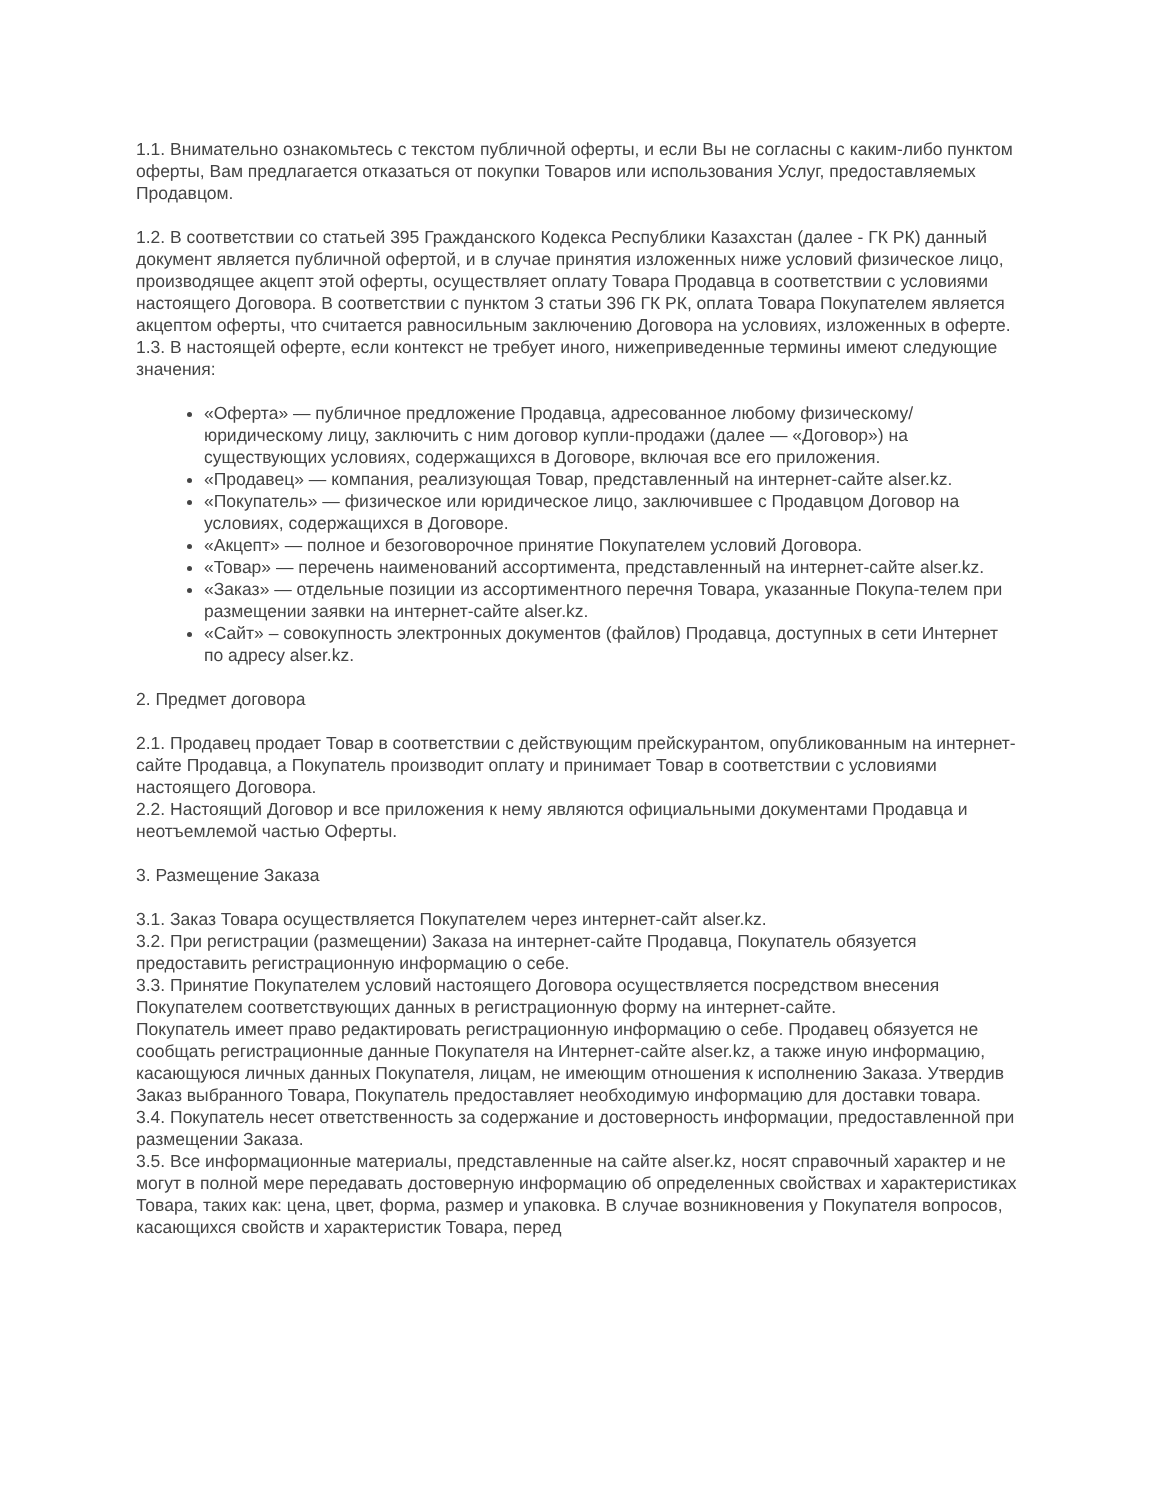1.1. Внимательно ознакомьтесь с текстом публичной оферты, и если Вы не согласны с каким-либо пунктом оферты, Вам предлагается отказаться от покупки Товаров или использования Услуг, предоставляемых Продавцом.
1.2. В соответствии со статьей 395 Гражданского Кодекса Республики Казахстан (далее - ГК РК) данный документ является публичной офертой, и в случае принятия изложенных ниже условий физическое лицо, производящее акцепт этой оферты, осуществляет оплату Товара Продавца в соответствии с условиями настоящего Договора. В соответствии с пунктом 3 статьи 396 ГК РК, оплата Товара Покупателем является акцептом оферты, что считается равносильным заключению Договора на условиях, изложенных в оферте.
1.3. В настоящей оферте, если контекст не требует иного, нижеприведенные термины имеют следующие значения:
«Оферта» — публичное предложение Продавца, адресованное любому физическому/юридическому лицу, заключить с ним договор купли-продажи (далее — «Договор») на существующих условиях, содержащихся в Договоре, включая все его приложения.
«Продавец» — компания, реализующая Товар, представленный на интернет-сайте alser.kz.
«Покупатель» — физическое или юридическое лицо, заключившее с Продавцом Договор на условиях, содержащихся в Договоре.
«Акцепт» — полное и безоговорочное принятие Покупателем условий Договора.
«Товар» — перечень наименований ассортимента, представленный на интернет-сайте alser.kz.
«Заказ» — отдельные позиции из ассортиментного перечня Товара, указанные Покупа-телем при размещении заявки на интернет-сайте alser.kz.
«Сайт» – совокупность электронных документов (файлов) Продавца, доступных в сети Интернет по адресу alser.kz.
2. Предмет договора
2.1. Продавец продает Товар в соответствии с действующим прейскурантом, опубликованным на интернет-сайте Продавца, а Покупатель производит оплату и принимает Товар в соответствии с условиями настоящего Договора.
2.2. Настоящий Договор и все приложения к нему являются официальными документами Продавца и неотъемлемой частью Оферты.
3. Размещение Заказа
3.1. Заказ Товара осуществляется Покупателем через интернет-сайт alser.kz.
3.2. При регистрации (размещении) Заказа на интернет-сайте Продавца, Покупатель обязуется предоставить регистрационную информацию о себе.
3.3. Принятие Покупателем условий настоящего Договора осуществляется посредством внесения Покупателем соответствующих данных в регистрационную форму на интернет-сайте.
Покупатель имеет право редактировать регистрационную информацию о себе. Продавец обязуется не сообщать регистрационные данные Покупателя на Интернет-сайте alser.kz, а также иную информацию, касающуюся личных данных Покупателя, лицам, не имеющим отношения к исполнению Заказа. Утвердив Заказ выбранного Товара, Покупатель предоставляет необходимую информацию для доставки товара.
3.4. Покупатель несет ответственность за содержание и достоверность информации, предоставленной при размещении Заказа.
3.5. Все информационные материалы, представленные на сайте alser.kz, носят справочный характер и не могут в полной мере передавать достоверную информацию об определенных свойствах и характеристиках Товара, таких как: цена, цвет, форма, размер и упаковка. В случае возникновения у Покупателя вопросов, касающихся свойств и характеристик Товара, перед